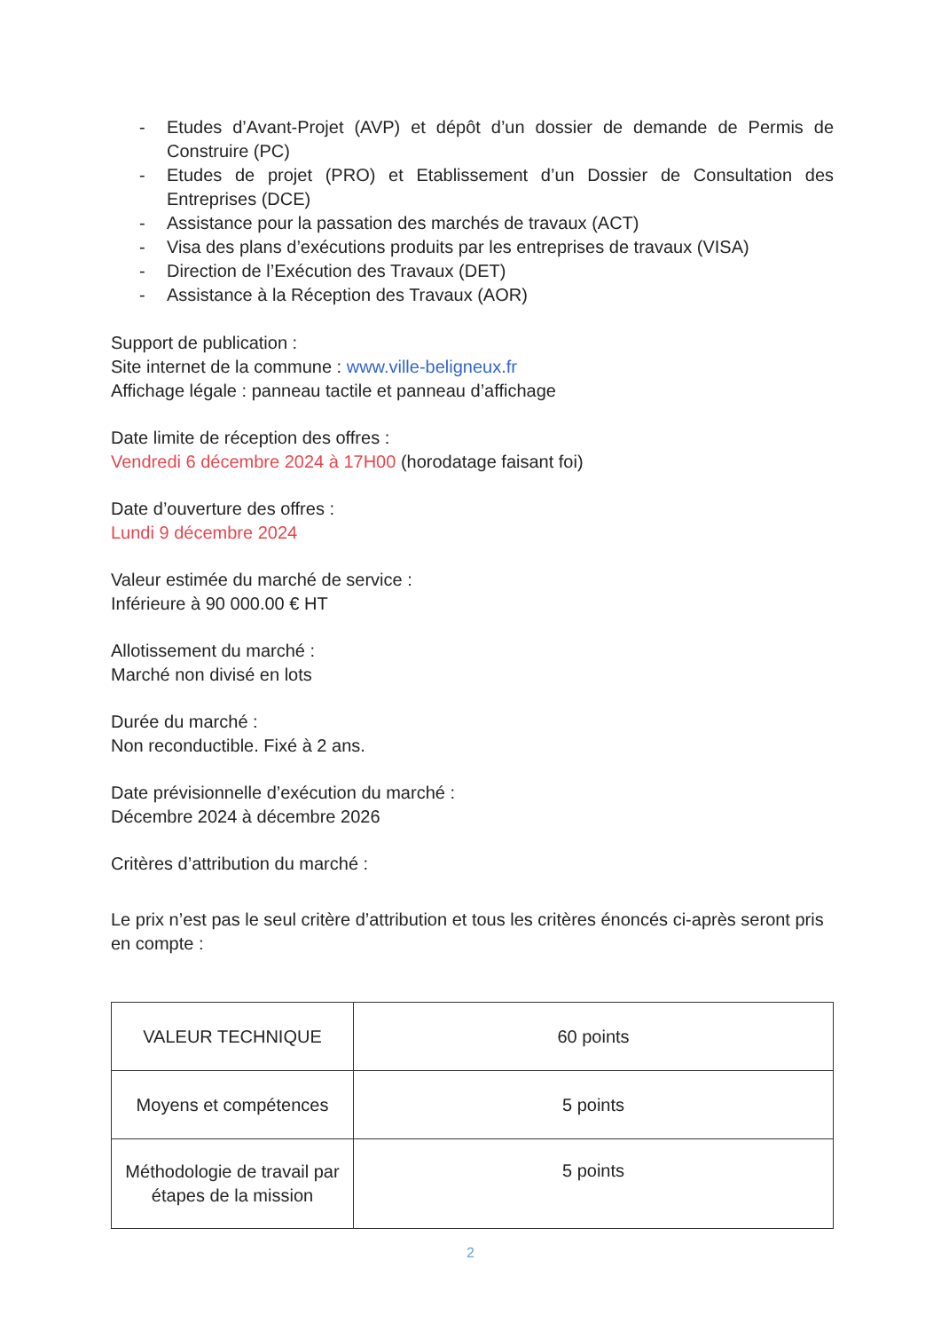- Etudes d’Avant-Projet (AVP) et dépôt d’un dossier de demande de Permis de Construire (PC)
- Etudes de projet (PRO) et Etablissement d’un Dossier de Consultation des Entreprises (DCE)
- Assistance pour la passation des marchés de travaux (ACT)
- Visa des plans d’exécutions produits par les entreprises de travaux (VISA)
- Direction de l’Exécution des Travaux (DET)
- Assistance à la Réception des Travaux (AOR)
Support de publication :
Site internet de la commune : www.ville-beligneux.fr
Affichage légale : panneau tactile et panneau d’affichage
Date limite de réception des offres :
Vendredi 6 décembre 2024 à 17H00 (horodatage faisant foi)
Date d’ouverture des offres :
Lundi 9 décembre 2024
Valeur estimée du marché de service :
Inférieure à 90 000.00 € HT
Allotissement du marché :
Marché non divisé en lots
Durée du marché :
Non reconductible. Fixé à 2 ans.
Date prévisionnelle d’exécution du marché :
Décembre 2024 à décembre 2026
Critères d’attribution du marché :
Le prix n’est pas le seul critère d’attribution et tous les critères énoncés ci-après seront pris en compte :
| VALEUR TECHNIQUE | 60 points |
| Moyens et compétences | 5 points |
| Méthodologie de travail par étapes de la mission | 5 points |
2